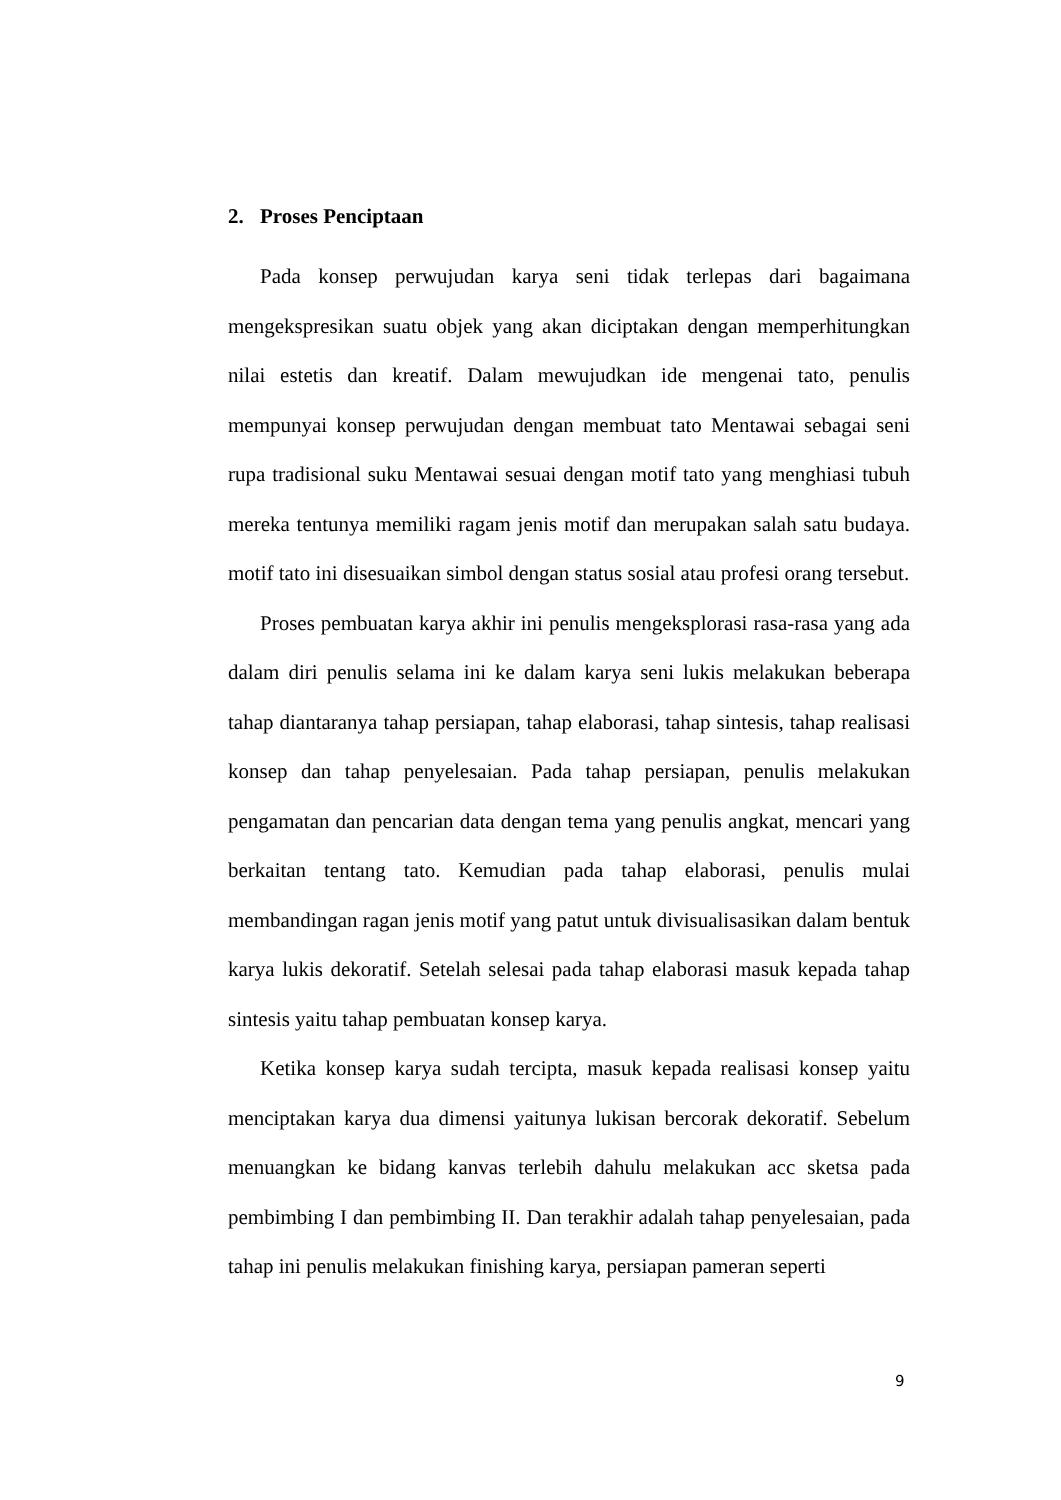2. Proses Penciptaan
Pada konsep perwujudan karya seni tidak terlepas dari bagaimana mengekspresikan suatu objek yang akan diciptakan dengan memperhitungkan nilai estetis dan kreatif. Dalam mewujudkan ide mengenai tato, penulis mempunyai konsep perwujudan dengan membuat tato Mentawai sebagai seni rupa tradisional suku Mentawai sesuai dengan motif tato yang menghiasi tubuh mereka tentunya memiliki ragam jenis motif dan merupakan salah satu budaya. motif tato ini disesuaikan simbol dengan status sosial atau profesi orang tersebut.
Proses pembuatan karya akhir ini penulis mengeksplorasi rasa-rasa yang ada dalam diri penulis selama ini ke dalam karya seni lukis melakukan beberapa tahap diantaranya tahap persiapan, tahap elaborasi, tahap sintesis, tahap realisasi konsep dan tahap penyelesaian. Pada tahap persiapan, penulis melakukan pengamatan dan pencarian data dengan tema yang penulis angkat, mencari yang berkaitan tentang tato. Kemudian pada tahap elaborasi, penulis mulai membandingan ragan jenis motif yang patut untuk divisualisasikan dalam bentuk karya lukis dekoratif. Setelah selesai pada tahap elaborasi masuk kepada tahap sintesis yaitu tahap pembuatan konsep karya.
Ketika konsep karya sudah tercipta, masuk kepada realisasi konsep yaitu menciptakan karya dua dimensi yaitunya lukisan bercorak dekoratif. Sebelum menuangkan ke bidang kanvas terlebih dahulu melakukan acc sketsa pada pembimbing I dan pembimbing II. Dan terakhir adalah tahap penyelesaian, pada tahap ini penulis melakukan finishing karya, persiapan pameran seperti
9